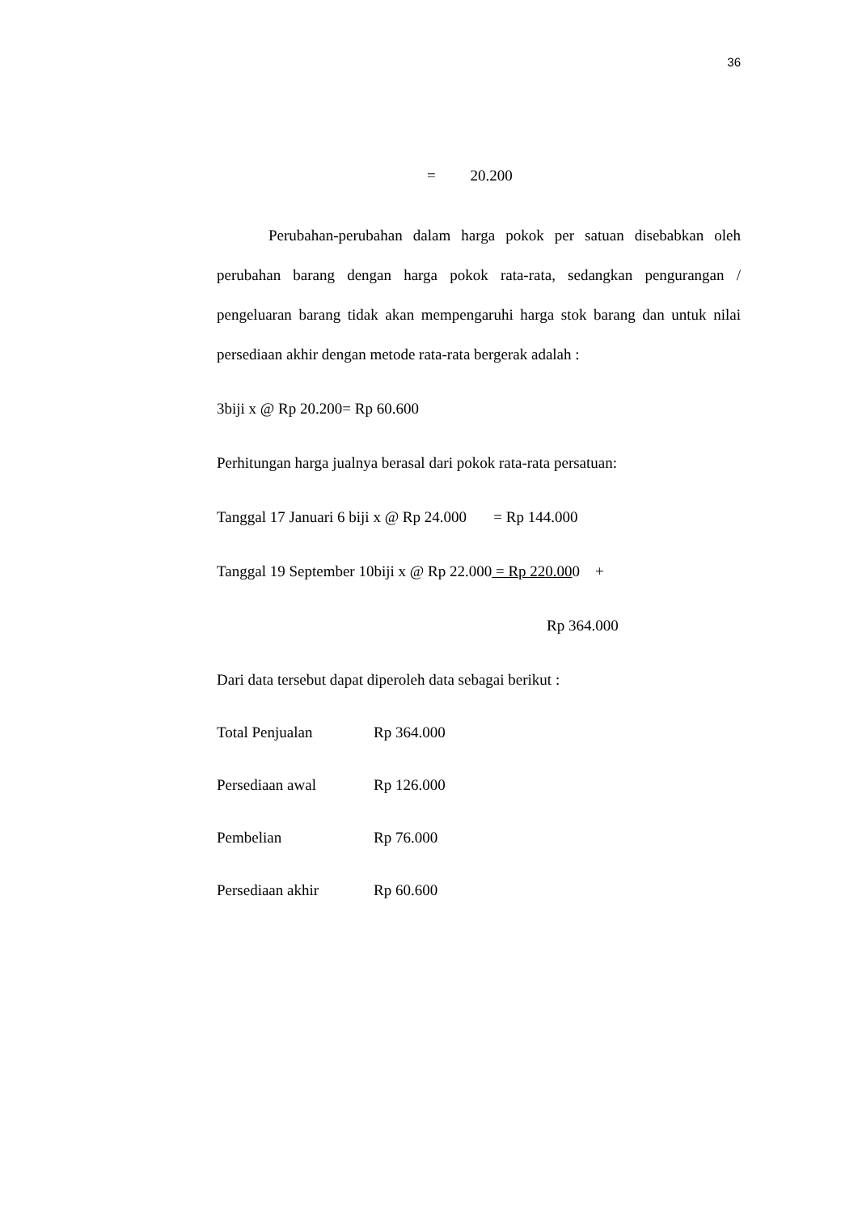36
= 20.200
Perubahan-perubahan dalam harga pokok per satuan disebabkan oleh perubahan barang dengan harga pokok rata-rata, sedangkan pengurangan / pengeluaran barang tidak akan mempengaruhi harga stok barang dan untuk nilai persediaan akhir dengan metode rata-rata bergerak adalah :
3biji x @ Rp 20.200= Rp 60.600
Perhitungan harga jualnya berasal dari pokok rata-rata persatuan:
Tanggal 17 Januari 6 biji x @ Rp 24.000 = Rp 144.000
Tanggal 19 September 10biji x @ Rp 22.000 = Rp 220.000 +
Rp 364.000
Dari data tersebut dapat diperoleh data sebagai berikut :
Total Penjualan Rp 364.000
Persediaan awal Rp 126.000
Pembelian Rp 76.000
Persediaan akhir Rp 60.600